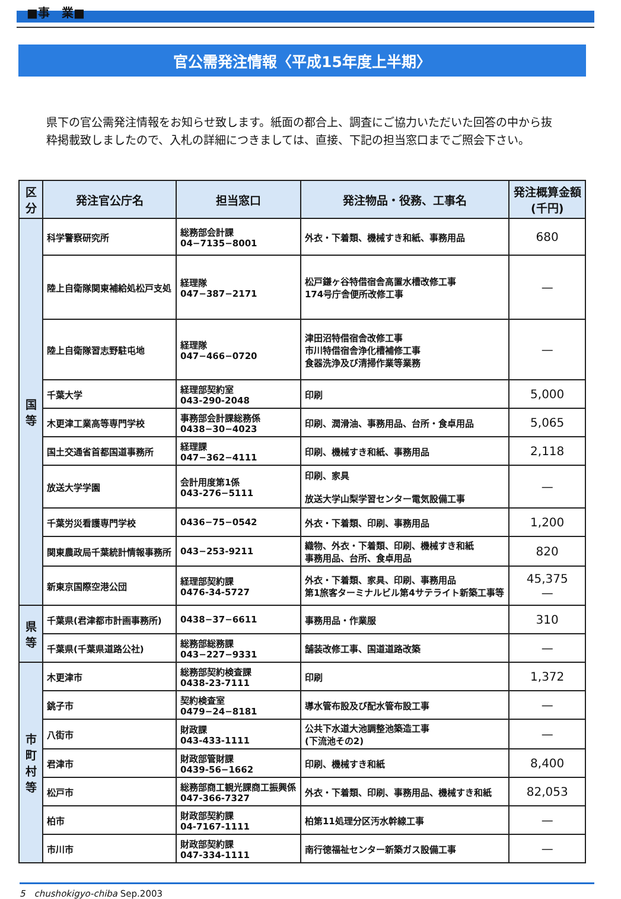■事　業■
官公需発注情報〈平成15年度上半期〉
県下の官公需発注情報をお知らせ致します。紙面の都合上、調査にご協力いただいた回答の中から抜粋掲載致しましたので、入札の詳細につきましては、直接、下記の担当窓口までご照会下さい。
| 区分 | 発注官公庁名 | 担当窓口 | 発注物品・役務、工事名 | 発注概算金額 (千円) |
| --- | --- | --- | --- | --- |
| 国 等 | 科学警察研究所 | 総務部会計課 04−7135−8001 | 外衣・下着類、機械すき和紙、事務用品 | 680 |
| | 陸上自衛隊関東補給処松戸支処 | 経理隊 047−387−2171 | 松戸鎌ヶ谷特借宿舎高置水槽改修工事 174号庁舎便所改修工事 | — |
| | 陸上自衛隊習志野駐屯地 | 経理隊 047−466−0720 | 津田沼特借宿舎改修工事 市川特借宿舎浄化槽補修工事 食器洗浄及び清掃作業等業務 | — |
| | 千葉大学 | 経理部契約室 043-290-2048 | 印刷 | 5,000 |
| | 木更津工業高等専門学校 | 事務部会計課総務係 0438−30−4023 | 印刷、潤滑油、事務用品、台所・食卓用品 | 5,065 |
| | 国土交通省首都国道事務所 | 経理課 047−362−4111 | 印刷、機械すき和紙、事務用品 | 2,118 |
| | 放送大学学園 | 会計用度第1係 043-276−5111 | 印刷、家具 放送大学山梨学習センター電気設備工事 | — |
| | 千葉労災看護専門学校 | 0436−75−0542 | 外衣・下着類、印刷、事務用品 | 1,200 |
| | 関東農政局千葉統計情報事務所 | 043−253-9211 | 織物、外衣・下着類、印刷、機械すき和紙 事務用品、台所、食卓用品 | 820 |
| | 新東京国際空港公団 | 経理部契約課 0476-34-5727 | 外衣・下着類、家具、印刷、事務用品 第1旅客ターミナルビル第4サテライト新築工事等 | 45,375 — |
| 県 等 | 千葉県(君津都市計画事務所) | 0438−37−6611 | 事務用品・作業服 | 310 |
| | 千葉県(千葉県道路公社) | 総務部総務課 043−227−9331 | 舗装改修工事、国道道路改築 | — |
| 市 町 村 等 | 木更津市 | 総務部契約検査課 0438-23-7111 | 印刷 | 1,372 |
| | 銚子市 | 契約検査室 0479−24−8181 | 導水管布設及び配水管布設工事 | — |
| | 八街市 | 財政課 043-433-1111 | 公共下水道大池調整池築造工事 (下流池その2) | — |
| | 君津市 | 財政部管財課 0439-56−1662 | 印刷、機械すき和紙 | 8,400 |
| | 松戸市 | 総務部商工観光課商工振興係 047-366-7327 | 外衣・下着類、印刷、事務用品、機械すき和紙 | 82,053 |
| | 柏市 | 財政部契約課 04-7167-1111 | 柏第11処理分区汚水幹線工事 | — |
| | 市川市 | 財政部契約課 047-334-1111 | 南行徳福祉センター新築ガス設備工事 | — |
5　chushokigyo-chiba Sep.2003